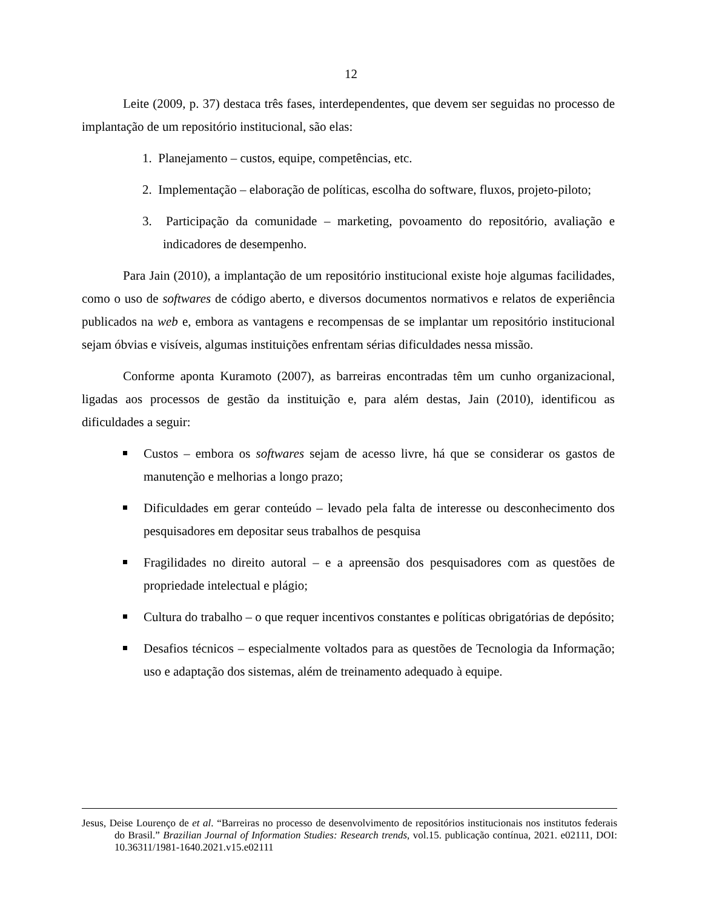12
Leite (2009, p. 37) destaca três fases, interdependentes, que devem ser seguidas no processo de implantação de um repositório institucional, são elas:
1. Planejamento – custos, equipe, competências, etc.
2. Implementação – elaboração de políticas, escolha do software, fluxos, projeto-piloto;
3. Participação da comunidade – marketing, povoamento do repositório, avaliação e indicadores de desempenho.
Para Jain (2010), a implantação de um repositório institucional existe hoje algumas facilidades, como o uso de softwares de código aberto, e diversos documentos normativos e relatos de experiência publicados na web e, embora as vantagens e recompensas de se implantar um repositório institucional sejam óbvias e visíveis, algumas instituições enfrentam sérias dificuldades nessa missão.
Conforme aponta Kuramoto (2007), as barreiras encontradas têm um cunho organizacional, ligadas aos processos de gestão da instituição e, para além destas, Jain (2010), identificou as dificuldades a seguir:
Custos – embora os softwares sejam de acesso livre, há que se considerar os gastos de manutenção e melhorias a longo prazo;
Dificuldades em gerar conteúdo – levado pela falta de interesse ou desconhecimento dos pesquisadores em depositar seus trabalhos de pesquisa
Fragilidades no direito autoral – e a apreensão dos pesquisadores com as questões de propriedade intelectual e plágio;
Cultura do trabalho – o que requer incentivos constantes e políticas obrigatórias de depósito;
Desafios técnicos – especialmente voltados para as questões de Tecnologia da Informação; uso e adaptação dos sistemas, além de treinamento adequado à equipe.
Jesus, Deise Lourenço de et al. “Barreiras no processo de desenvolvimento de repositórios institucionais nos institutos federais do Brasil.” Brazilian Journal of Information Studies: Research trends, vol.15. publicação contínua, 2021. e02111, DOI: 10.36311/1981-1640.2021.v15.e02111